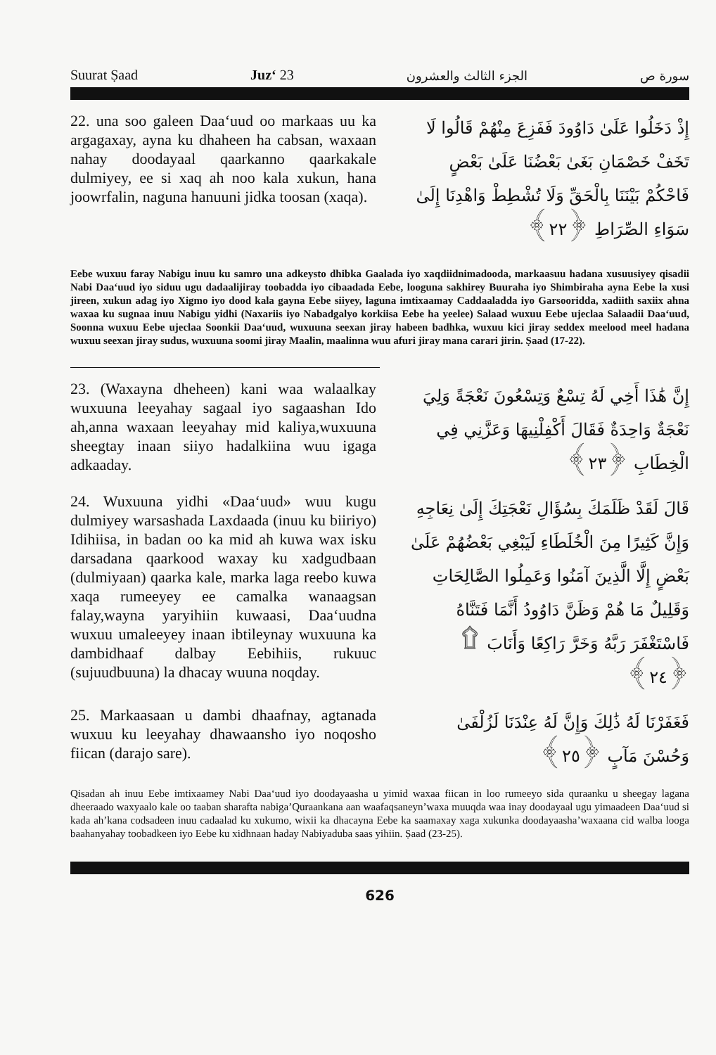Suurat Ṣaad Juz‘ 23 الجزء الثالث والعشرون سورة ص
22. una soo galeen Daa‘uud oo markaas uu ka argagaxay, ayna ku dhaheen ha cabsan, waxaan nahay doodayaal qaarkanno qaarkakale dulmiyey, ee si xaq ah noo kala xukun, hana joowrfalin, naguna hanuuni jidka toosan (xaqa).
إِذْ دَخَلُوا عَلَىٰ دَاوُودَ فَفَزِعَ مِنْهُمْ قَالُوا لَا تَخَفْ خَصْمَانِ بَغَىٰ بَعْضُنَا عَلَىٰ بَعْضٍ فَاحْكُمْ بَيْنَنَا بِالْحَقِّ وَلَا تُشْطِطْ وَاهْدِنَا إِلَىٰ سَوَاءِ الصِّرَاطِ ﴿٢٢﴾
Eebe wuxuu faray Nabigu inuu ku samro una adkeysto dhibka Gaalada iyo xaqdiidnimadooda, markaasuu hadana xusuusiyey qisadii Nabi Daa‘uud iyo siduu ugu dadaalijiray toobadda iyo cibaadada Eebe, looguna sakhirey Buuraha iyo Shimbiraha ayna Eebe la xusi jireen, xukun adag iyo Xigmo iyo dood kala gayna Eebe siiyey, laguna imtixaamay Caddaaladda iyo Garsooridda, xadiith saxiix ahna waxaa ku sugnaa inuu Nabigu yidhi (Naxariis iyo Nabadgalyo korkiisa Eebe ha yeelee) Salaad wuxuu Eebe ujeclaa Salaadii Daa‘uud, Soonna wuxuu Eebe ujeclaa Soonkii Daa‘uud, wuxuuna seexan jiray habeen badhka, wuxuu kici jiray seddex meelood meel hadana wuxuu seexan jiray sudus, wuxuuna soomi jiray Maalin, maalinna wuu afuri jiray mana carari jirin. Ṣaad (17-22).
23. (Waxayna dheheen) kani waa walaalkay wuxuuna leeyahay sagaal iyo sagaashan Ido ah,anna waxaan leeyahay mid kaliya,wuxuuna sheegtay inaan siiyo hadalkiina wuu igaga adkaaday.
إِنَّ هَٰذَا أَخِي لَهُ تِسْعٌ وَتِسْعُونَ نَعْجَةً وَلِيَ نَعْجَةٌ وَاحِدَةٌ فَقَالَ أَكْفِلْنِيهَا وَعَزَّنِي فِي الْخِطَابِ ﴿٢٣﴾
24. Wuxuuna yidhi «Daa‘uud» wuu kugu dulmiyey warsashada Laxdaada (inuu ku biiriyo) Idihiisa, in badan oo ka mid ah kuwa wax isku darsadana qaarkood waxay ku xadgudbaan (dulmiyaan) qaarka kale, marka laga reebo kuwa xaqa rumeeyey ee camalka wanaagsan falay,wayna yaryihiin kuwaasi, Daa‘uudna wuxuu umaleeyey inaan ibtileynay wuxuuna ka dambidhaaf dalbay Eebihiis, rukuuc (sujuudbuuna) la dhacay wuuna noqday.
قَالَ لَقَدْ ظَلَمَكَ بِسُؤَالِ نَعْجَتِكَ إِلَىٰ نِعَاجِهِ وَإِنَّ كَثِيرًا مِنَ الْخُلَطَاءِ لَيَبْغِي بَعْضُهُمْ عَلَىٰ بَعْضٍ إِلَّا الَّذِينَ آمَنُوا وَعَمِلُوا الصَّالِحَاتِ وَقَلِيلٌ مَا هُمْ وَظَنَّ دَاوُودُ أَنَّمَا فَتَنَّاهُ فَاسْتَغْفَرَ رَبَّهُ وَخَرَّ رَاكِعًا وَأَنَابَ ۩ ﴿٢٤﴾
25. Markaasaan u dambi dhaafnay, agtanada wuxuu ku leeyahay dhawaansho iyo noqosho fiican (darajo sare).
فَغَفَرْنَا لَهُ ذَٰلِكَ وَإِنَّ لَهُ عِنْدَنَا لَزُلْفَىٰ وَحُسْنَ مَآبٍ ﴿٢٥﴾
Qisadan ah inuu Eebe imtixaamey Nabi Daa‘uud iyo doodayaasha u yimid waxaa fiican in loo rumeeyo sida quraanku u sheegay lagana dheeraado waxyaalo kale oo taaban sharafta nabiga’Quraankana aan waafaqsaneyn’waxa muuqda waa inay doodayaal ugu yimaadeen Daa‘uud si kada ah’kana codsadeen inuu cadaalad ku xukumo, wixii ka dhacayna Eebe ka saamaxay xaga xukunka doodayaasha’waxaana cid walba looga baahanyahay toobadkeen iyo Eebe ku xidhnaan haday Nabiyaduba saas yihiin. Ṣaad (23-25).
626